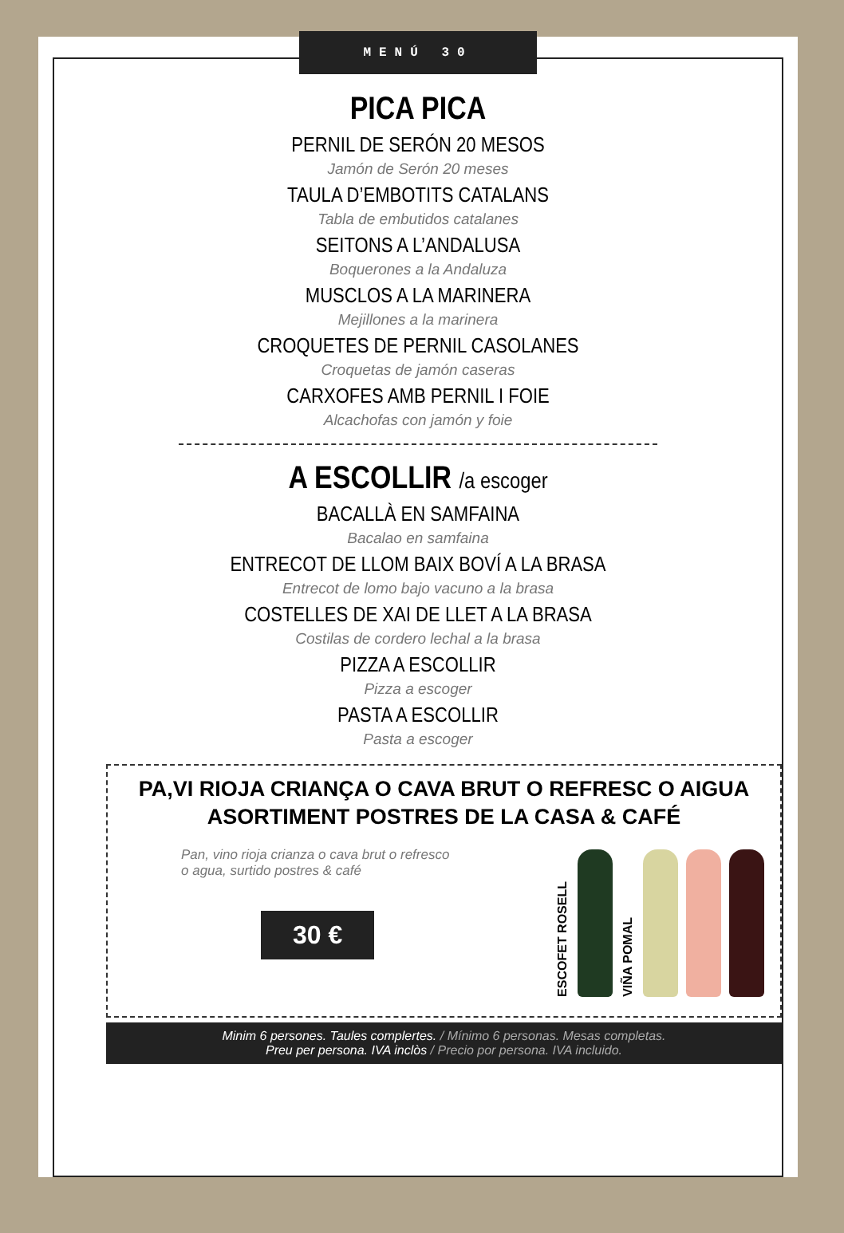MENÚ 30
PICA PICA
PERNIL DE SERÓN 20 MESOS
Jamón de Serón 20 meses
TAULA D’EMBOTITS CATALANS
Tabla de embutidos catalanes
SEITONS A L’ANDALUSA
Boquerones a la Andaluza
MUSCLOS A LA MARINERA
Mejillones a la marinera
CROQUETES DE PERNIL CASOLANES
Croquetas de jamón caseras
CARXOFES AMB PERNIL I FOIE
Alcachofas con jamón y foie
A ESCOLLIR /a escoger
BACALLÀ EN SAMFAINA
Bacalao en samfaina
ENTRECOT DE LLOM BAIX BOVÍ A LA BRASA
Entrecot de lomo bajo vacuno a la brasa
COSTELLES DE XAI DE LLET A LA BRASA
Costilas de cordero lechal a la brasa
PIZZA A ESCOLLIR
Pizza a escoger
PASTA A ESCOLLIR
Pasta a escoger
PA,VI RIOJA CRIANÇA O CAVA BRUT O REFRESC O AIGUA
ASORTIMENT POSTRES DE LA CASA & CAFÉ
Pan, vino rioja crianza o cava brut o refresco
o agua, surtido postres & café
30 €
ESCOFET ROSELL
VIÑA POMAL
Minim 6 persones. Taules complertes. / Mínimo 6 personas. Mesas completas.
Preu per persona. IVA inclòs / Precio por persona. IVA incluido.